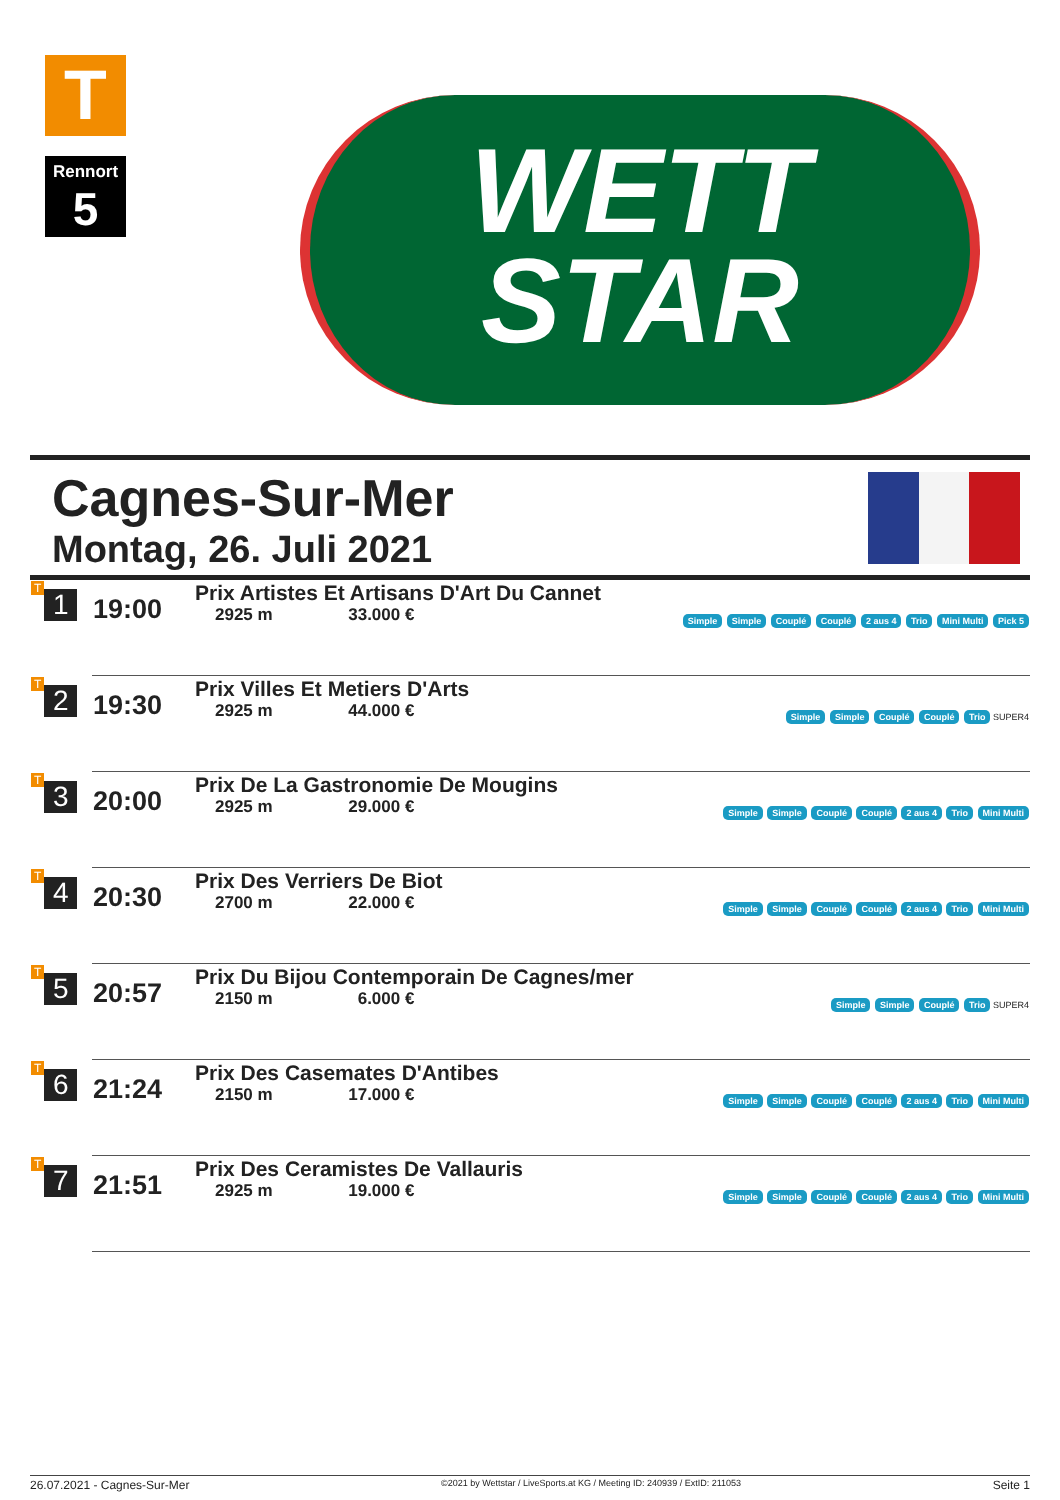T
Rennort
5
WETT
STAR
Cagnes-Sur-Mer
Montag, 26. Juli 2021
| T 1 | 19:00 | Prix Artistes Et Artisans D'Art Du Cannet 2925 m 33.000 € | Simple Simple Couplé Couplé 2 aus 4 Trio Mini Multi Pick 5 |
| T 2 | 19:30 | Prix Villes Et Metiers D'Arts 2925 m 44.000 € | Simple Simple Couplé Couplé Trio SUPER4 |
| T 3 | 20:00 | Prix De La Gastronomie De Mougins 2925 m 29.000 € | Simple Simple Couplé Couplé 2 aus 4 Trio Mini Multi |
| T 4 | 20:30 | Prix Des Verriers De Biot 2700 m 22.000 € | Simple Simple Couplé Couplé 2 aus 4 Trio Mini Multi |
| T 5 | 20:57 | Prix Du Bijou Contemporain De Cagnes/mer 2150 m 6.000 € | Simple Simple Couplé Trio SUPER4 |
| T 6 | 21:24 | Prix Des Casemates D'Antibes 2150 m 17.000 € | Simple Simple Couplé Couplé 2 aus 4 Trio Mini Multi |
| T 7 | 21:51 | Prix Des Ceramistes De Vallauris 2925 m 19.000 € | Simple Simple Couplé Couplé 2 aus 4 Trio Mini Multi |
26.07.2021 - Cagnes-Sur-Mer ©2021 by Wettstar / LiveSports.at KG / Meeting ID: 240939 / ExtID: 211053 Seite 1